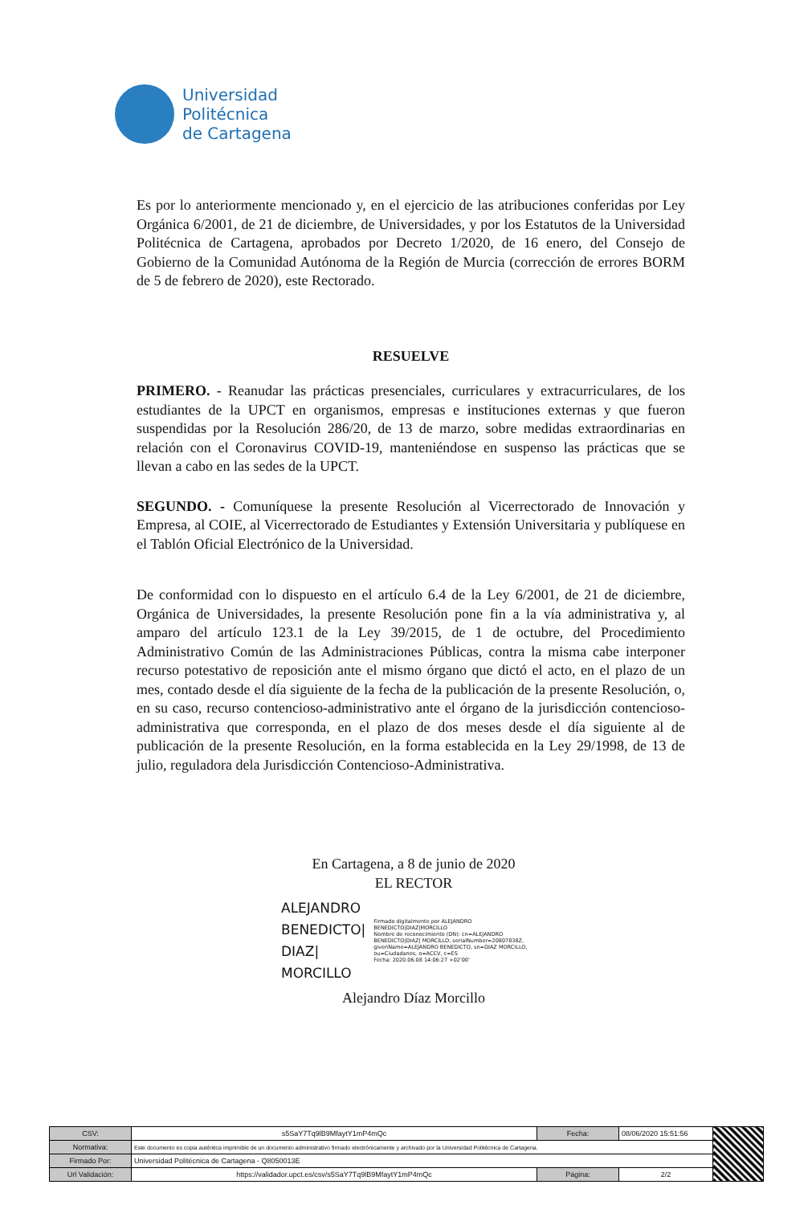Universidad
Politécnica
de Cartagena
Es por lo anteriormente mencionado y, en el ejercicio de las atribuciones conferidas por Ley Orgánica 6/2001, de 21 de diciembre, de Universidades, y por los Estatutos de la Universidad Politécnica de Cartagena, aprobados por Decreto 1/2020, de 16 enero, del Consejo de Gobierno de la Comunidad Autónoma de la Región de Murcia (corrección de errores BORM de 5 de febrero de 2020), este Rectorado.
RESUELVE
PRIMERO. - Reanudar las prácticas presenciales, curriculares y extracurriculares, de los estudiantes de la UPCT en organismos, empresas e instituciones externas y que fueron suspendidas por la Resolución 286/20, de 13 de marzo, sobre medidas extraordinarias en relación con el Coronavirus COVID-19, manteniéndose en suspenso las prácticas que se llevan a cabo en las sedes de la UPCT.
SEGUNDO. - Comuníquese la presente Resolución al Vicerrectorado de Innovación y Empresa, al COIE, al Vicerrectorado de Estudiantes y Extensión Universitaria y publíquese en el Tablón Oficial Electrónico de la Universidad.
De conformidad con lo dispuesto en el artículo 6.4 de la Ley 6/2001, de 21 de diciembre, Orgánica de Universidades, la presente Resolución pone fin a la vía administrativa y, al amparo del artículo 123.1 de la Ley 39/2015, de 1 de octubre, del Procedimiento Administrativo Común de las Administraciones Públicas, contra la misma cabe interponer recurso potestativo de reposición ante el mismo órgano que dictó el acto, en el plazo de un mes, contado desde el día siguiente de la fecha de la publicación de la presente Resolución, o, en su caso, recurso contencioso-administrativo ante el órgano de la jurisdicción contencioso-administrativa que corresponda, en el plazo de dos meses desde el día siguiente al de publicación de la presente Resolución, en la forma establecida en la Ley 29/1998, de 13 de julio, reguladora dela Jurisdicción Contencioso-Administrativa.
En Cartagena, a 8 de junio de 2020
EL RECTOR
ALEJANDRO BENEDICTO| DIAZ| MORCILLO
Firmado digitalmente por ALEJANDRO BENEDICTO|DIAZ|MORCILLO
Nombre de reconocimiento (DN): cn=ALEJANDRO BENEDICTO|DIAZ| MORCILLO, serialNumber=20807838Z, givenName=ALEJANDRO BENEDICTO, sn=DIAZ MORCILLO, ou=Ciudadanos, o=ACCV, c=ES
Fecha: 2020.06.08 14:06:27 +02'00'
Alejandro Díaz Morcillo
| CSV: | s5SaY7Tq9lB9MfaytY1mP4mQc | Fecha: | 08/06/2020 15:51:56 | |
| Normativa: | Este documento es copia auténtica imprimible de un documento administrativo firmado electrónicamente y archivado por la Universidad Politécnica de Cartagena. | | | |
| Firmado Por: | Universidad Politécnica de Cartagena - Q8050013E | | | |
| Url Validación: | https://validador.upct.es/csv/s5SaY7Tq9lB9MfaytY1mP4mQc | Página: | 2/2 | |